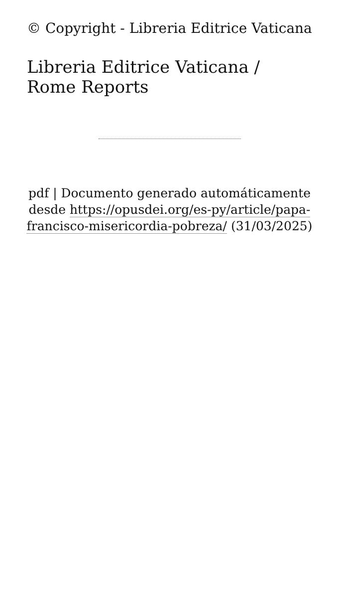© Copyright - Libreria Editrice Vaticana
Libreria Editrice Vaticana / Rome Reports
pdf | Documento generado automáticamente desde https://opusdei.org/es-py/article/papa-francisco-misericordia-pobreza/ (31/03/2025)